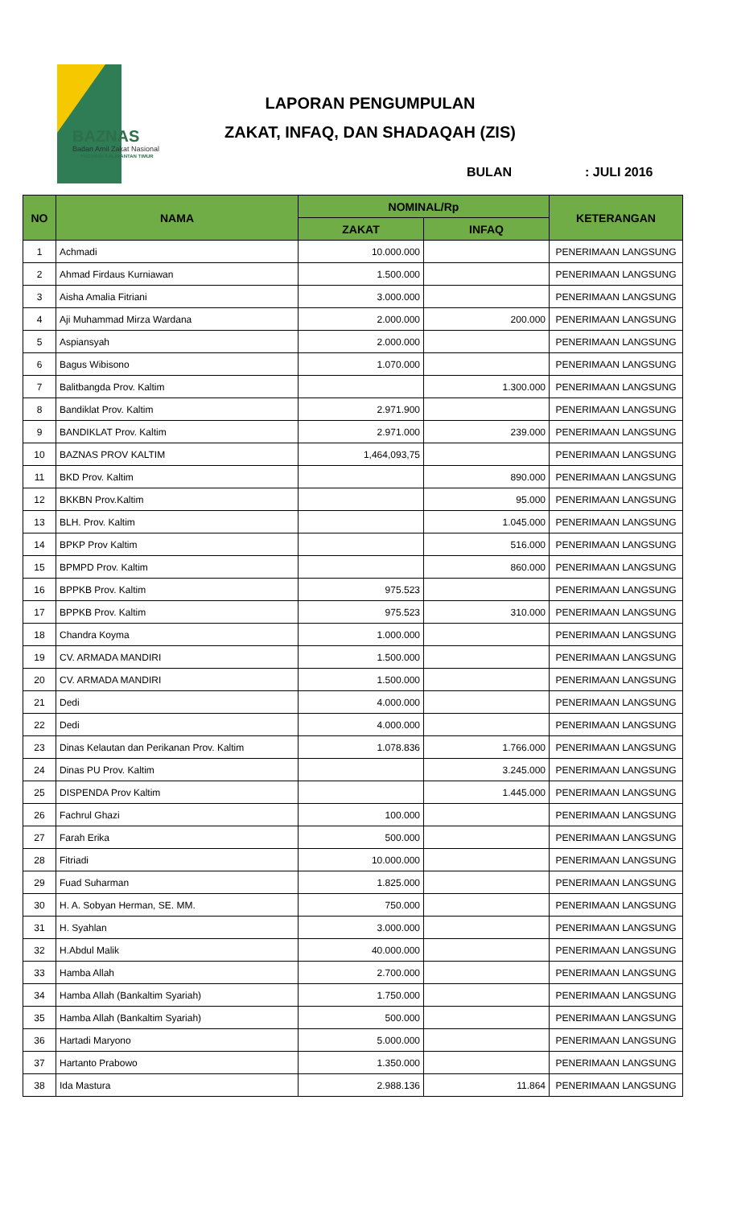BAZNAS
Badan Amil Zakat Nasional
PROVINSI KALIMANTAN TIMUR
LAPORAN PENGUMPULAN
ZAKAT, INFAQ, DAN SHADAQAH (ZIS)
BULAN : JULI 2016
| NO | NAMA | NOMINAL/Rp | | KETERANGAN |
| --- | --- | --- | --- | --- |
| | | ZAKAT | INFAQ | |
| 1 | Achmadi | 10.000.000 | | PENERIMAAN LANGSUNG |
| 2 | Ahmad Firdaus Kurniawan | 1.500.000 | | PENERIMAAN LANGSUNG |
| 3 | Aisha Amalia Fitriani | 3.000.000 | | PENERIMAAN LANGSUNG |
| 4 | Aji Muhammad Mirza Wardana | 2.000.000 | 200.000 | PENERIMAAN LANGSUNG |
| 5 | Aspiansyah | 2.000.000 | | PENERIMAAN LANGSUNG |
| 6 | Bagus Wibisono | 1.070.000 | | PENERIMAAN LANGSUNG |
| 7 | Balitbangda Prov. Kaltim | | 1.300.000 | PENERIMAAN LANGSUNG |
| 8 | Bandiklat Prov. Kaltim | 2.971.900 | | PENERIMAAN LANGSUNG |
| 9 | BANDIKLAT Prov. Kaltim | 2.971.000 | 239.000 | PENERIMAAN LANGSUNG |
| 10 | BAZNAS PROV KALTIM | 1,464,093,75 | | PENERIMAAN LANGSUNG |
| 11 | BKD Prov. Kaltim | | 890.000 | PENERIMAAN LANGSUNG |
| 12 | BKKBN Prov.Kaltim | | 95.000 | PENERIMAAN LANGSUNG |
| 13 | BLH. Prov. Kaltim | | 1.045.000 | PENERIMAAN LANGSUNG |
| 14 | BPKP Prov Kaltim | | 516.000 | PENERIMAAN LANGSUNG |
| 15 | BPMPD Prov. Kaltim | | 860.000 | PENERIMAAN LANGSUNG |
| 16 | BPPKB Prov. Kaltim | 975.523 | | PENERIMAAN LANGSUNG |
| 17 | BPPKB Prov. Kaltim | 975.523 | 310.000 | PENERIMAAN LANGSUNG |
| 18 | Chandra Koyma | 1.000.000 | | PENERIMAAN LANGSUNG |
| 19 | CV. ARMADA MANDIRI | 1.500.000 | | PENERIMAAN LANGSUNG |
| 20 | CV. ARMADA MANDIRI | 1.500.000 | | PENERIMAAN LANGSUNG |
| 21 | Dedi | 4.000.000 | | PENERIMAAN LANGSUNG |
| 22 | Dedi | 4.000.000 | | PENERIMAAN LANGSUNG |
| 23 | Dinas Kelautan dan Perikanan Prov. Kaltim | 1.078.836 | 1.766.000 | PENERIMAAN LANGSUNG |
| 24 | Dinas PU Prov. Kaltim | | 3.245.000 | PENERIMAAN LANGSUNG |
| 25 | DISPENDA Prov Kaltim | | 1.445.000 | PENERIMAAN LANGSUNG |
| 26 | Fachrul Ghazi | 100.000 | | PENERIMAAN LANGSUNG |
| 27 | Farah Erika | 500.000 | | PENERIMAAN LANGSUNG |
| 28 | Fitriadi | 10.000.000 | | PENERIMAAN LANGSUNG |
| 29 | Fuad Suharman | 1.825.000 | | PENERIMAAN LANGSUNG |
| 30 | H. A. Sobyan Herman, SE. MM. | 750.000 | | PENERIMAAN LANGSUNG |
| 31 | H. Syahlan | 3.000.000 | | PENERIMAAN LANGSUNG |
| 32 | H.Abdul Malik | 40.000.000 | | PENERIMAAN LANGSUNG |
| 33 | Hamba Allah | 2.700.000 | | PENERIMAAN LANGSUNG |
| 34 | Hamba Allah (Bankaltim Syariah) | 1.750.000 | | PENERIMAAN LANGSUNG |
| 35 | Hamba Allah (Bankaltim Syariah) | 500.000 | | PENERIMAAN LANGSUNG |
| 36 | Hartadi Maryono | 5.000.000 | | PENERIMAAN LANGSUNG |
| 37 | Hartanto Prabowo | 1.350.000 | | PENERIMAAN LANGSUNG |
| 38 | Ida Mastura | 2.988.136 | 11.864 | PENERIMAAN LANGSUNG |